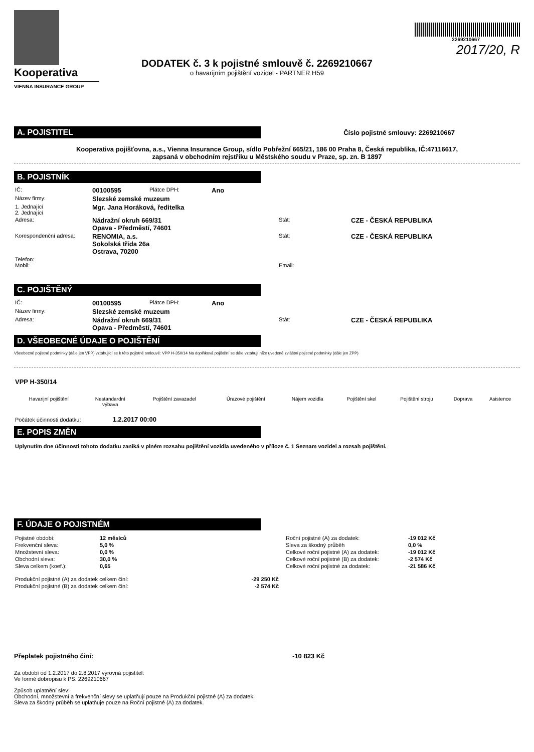Kooperativa
VIENNA INSURANCE GROUP
DODATEK č. 3 k pojistné smlouvě č. 2269210667
o havarijním pojištění vozidel - PARTNER H59
2269210667
2017/20, R
A. POJISTITEL
Číslo pojistné smlouvy: 2269210667
Kooperativa pojišťovna, a.s., Vienna Insurance Group, sídlo Pobřežní 665/21, 186 00 Praha 8, Česká republika, IČ:47116617,
zapsaná v obchodním rejstříku u Městského soudu v Praze, sp. zn. B 1897
B. POJISTNÍK
| IČ: | 00100595 | Plátce DPH: | Ano | | |
| Název firmy: | Slezské zemské muzeum | | | | |
| 1. Jednající 2. Jednající | Mgr. Jana Horáková, ředitelka | | | | |
| Adresa: | Nádražní okruh 669/31 Opava - Předměstí, 74601 | | | Stát: | CZE - ČESKÁ REPUBLIKA |
| Korespondenční adresa: | RENOMIA, a.s. Sokolská třída 26a Ostrava, 70200 | | | Stát: | CZE - ČESKÁ REPUBLIKA |
| Telefon: Mobil: | | | | Email: | |
C. POJIŠTĚNÝ
| IČ: | 00100595 | Plátce DPH: | Ano | | |
| Název firmy: | Slezské zemské muzeum | | | | |
| Adresa: | Nádražní okruh 669/31 Opava - Předměstí, 74601 | | | Stát: | CZE - ČESKÁ REPUBLIKA |
D. VŠEOBECNÉ ÚDAJE O POJIŠTĚNÍ
Všeobecné pojistné podmínky (dále jen VPP) vztahující se k této pojistné smlouvě: VPP H-350/14 Na doplňková pojištění se dále vztahují níže uvedené zvláštní pojistné podmínky (dále jen ZPP)
VPP H-350/14
| Havarijní pojištění | Nestandardní výbava | Pojištění zavazadel | Úrazové pojištění | Nájem vozidla | Pojištění skel | Pojištění stroju | Doprava | Asistence |
Počátek účinnosti dodatku: 1.2.2017 00:00
E. POPIS ZMĚN
Uplynutím dne účinnosti tohoto dodatku zaniká v plném rozsahu pojištění vozidla uvedeného v příloze č. 1 Seznam vozidel a rozsah pojištění.
F. ÚDAJE O POJISTNÉM
| Pojistné období: | 12 měsíců |
| Frekvenční sleva: | 5,0 % |
| Množstevní sleva: | 0,0 % |
| Obchodní sleva: | 30,0 % |
| Sleva celkem (koef.): | 0,65 |
| Roční pojistné (A) za dodatek: | -19 012 Kč |
| Sleva za škodný průběh | 0,0 % |
| Celkové roční pojistné (A) za dodatek: | -19 012 Kč |
| Celkové roční pojistné (B) za dodatek: | -2 574 Kč |
| Celkové roční pojistné za dodatek: | -21 586 Kč |
| Produkční pojistné (A) za dodatek celkem činí: | -29 250 Kč |
| Produkční pojistné (B) za dodatek celkem činí: | -2 574 Kč |
Přeplatek pojistného činí: -10 823 Kč
Za období od 1.2.2017 do 2.8.2017 vyrovná pojistitel:
Ve formě dobropisu k PS: 2269210667
Způsob uplatnění slev:
Obchodní, množstevní a frekvenční slevy se uplatňují pouze na Produkční pojistné (A) za dodatek.
Sleva za škodný průběh se uplatňuje pouze na Roční pojistné (A) za dodatek.